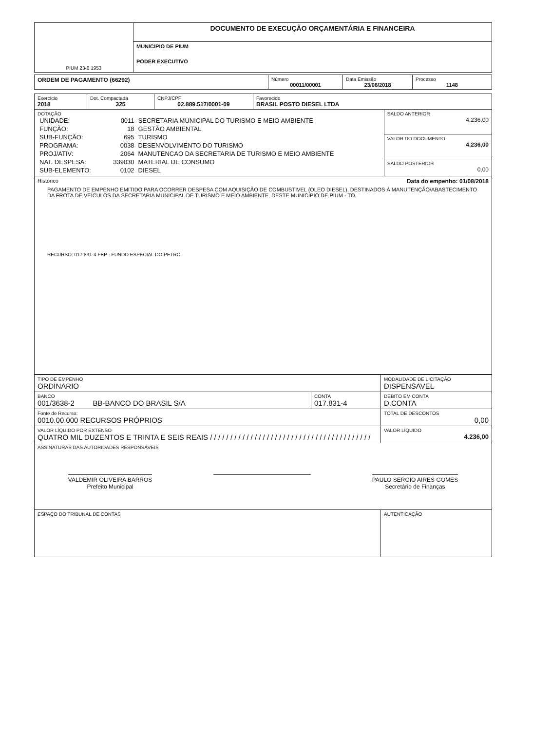| PIUM 23-6 1953 | DOCUMENTO DE EXECUÇÃO ORÇAMENTÁRIA E FINANCEIRA |
| | MUNICIPIO DE PIUM |
| | PODER EXECUTIVO |
| ORDEM DE PAGAMENTO (66292) | Número 00011/00001 | Data Emissão 23/08/2018 | Processo 1148 |
| Exercício 2018 | Dot. Compactada 325 | CNPJ/CPF 02.889.517/0001-09 | Favorecido BRASIL POSTO DIESEL LTDA | |
| DOTAÇÃO / UNIDADE: / 0011 / SECRETARIA MUNICIPAL DO TURISMO E MEIO AMBIENTE / / FUNÇÃO: / 18 / GESTÃO AMBIENTAL / / SUB-FUNÇÃO: / 695 / TURISMO / / PROGRAMA: / 0038 / DESENVOLVIMENTO DO TURISMO / / PROJ/ATIV: / 2064 / MANUTENCAO DA SECRETARIA DE TURISMO E MEIO AMBIENTE / / NAT. DESPESA: / 339030 / MATERIAL DE CONSUMO / / SUB-ELEMENTO: / 0102 / DIESEL / | | | | SALDO ANTERIOR 4.236,00 VALOR DO DOCUMENTO 4.236,00 SALDO POSTERIOR 0,00 |
| Histórico Data do empenho: 01/08/2018 PAGAMENTO DE EMPENHO EMITIDO PARA OCORRER DESPESA COM AQUISIÇÃO DE COMBUSTIVEL (OLEO DIESEL), DESTINADOS À MANUTENÇÃO/ABASTECIMENTO DA FROTA DE VEÍCULOS DA SECRETARIA MUNICIPAL DE TURISMO E MEIO AMBIENTE, DESTE MUNICÍPIO DE PIUM - TO. RECURSO: 017.831-4 FEP - FUNDO ESPECIAL DO PETRO | | | | |
| TIPO DE EMPENHO ORDINARIO | | MODALIDADE DE LICITAÇÃO DISPENSAVEL |
| BANCO 001/3638-2 BB-BANCO DO BRASIL S/A | CONTA 017.831-4 | DEBITO EM CONTA D.CONTA |
| Fonte de Recurso: 0010.00.000 RECURSOS PRÓPRIOS | | TOTAL DE DESCONTOS 0,00 |
| VALOR LÍQUIDO POR EXTENSO QUATRO MIL DUZENTOS E TRINTA E SEIS REAIS / / / / / / / / / / / / / / / / / / / / / / / / / / / / / / / / / / / / / / / / | | VALOR LÍQUIDO 4.236,00 |
| ASSINATURAS DAS AUTORIDADES RESPONSÁVEIS VALDEMIR OLIVEIRA BARROS Prefeito Municipal PAULO SERGIO AIRES GOMES Secretário de Finanças | | |
| ESPAÇO DO TRIBUNAL DE CONTAS | | AUTENTICAÇÃO |